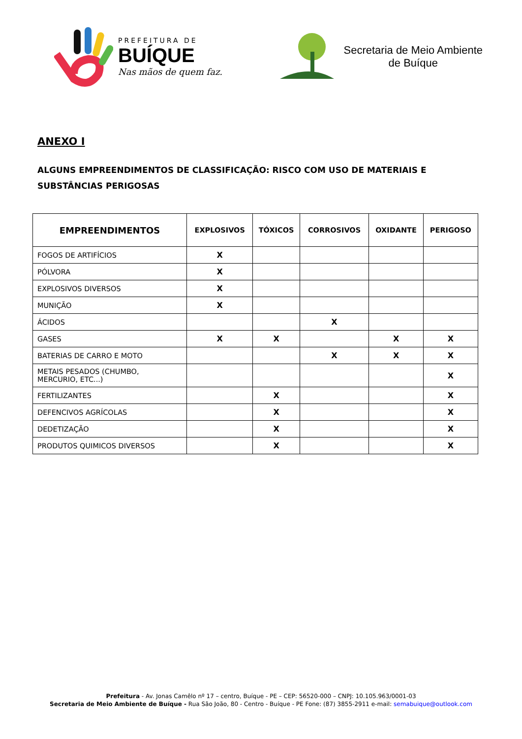PREFEITURA DE
BUÍQUE
Nas mãos de quem faz.
Secretaria de Meio Ambiente
de Buíque
ANEXO I
ALGUNS EMPREENDIMENTOS DE CLASSIFICAÇÃO: RISCO COM USO DE MATERIAIS E SUBSTÂNCIAS PERIGOSAS
| EMPREENDIMENTOS | EXPLOSIVOS | TÓXICOS | CORROSIVOS | OXIDANTE | PERIGOSO |
| --- | --- | --- | --- | --- | --- |
| FOGOS DE ARTIFÍCIOS | X | | | | |
| PÓLVORA | X | | | | |
| EXPLOSIVOS DIVERSOS | X | | | | |
| MUNIÇÃO | X | | | | |
| ÁCIDOS | | | X | | |
| GASES | X | X | | X | X |
| BATERIAS DE CARRO E MOTO | | | X | X | X |
| METAIS PESADOS (CHUMBO, MERCURIO, ETC...) | | | | | X |
| FERTILIZANTES | | X | | | X |
| DEFENCIVOS AGRÍCOLAS | | X | | | X |
| DEDETIZAÇÃO | | X | | | X |
| PRODUTOS QUIMICOS DIVERSOS | | X | | | X |
Prefeitura - Av. Jonas Camêlo nº 17 – centro, Buíque - PE – CEP: 56520-000 – CNPJ: 10.105.963/0001-03
Secretaria de Meio Ambiente de Buíque - Rua São João, 80 - Centro - Buíque - PE Fone: (87) 3855-2911 e-mail: semabuique@outlook.com